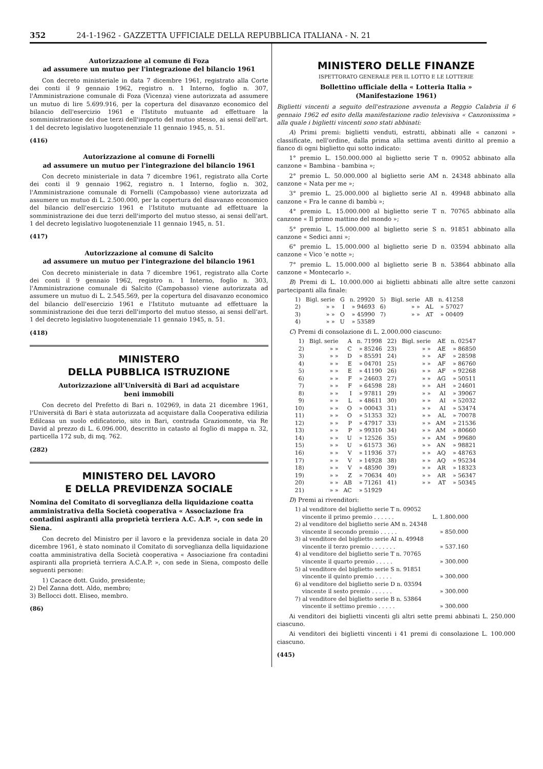352 24-1-1962 - GAZZETTA UFFICIALE DELLA REPUBBLICA ITALIANA - N. 21
Autorizzazione al comune di Foza
ad assumere un mutuo per l'integrazione del bilancio 1961
Con decreto ministeriale in data 7 dicembre 1961, registrato alla Corte dei conti il 9 gennaio 1962, registro n. 1 Interno, foglio n. 307, l'Amministrazione comunale di Foza (Vicenza) viene autorizzata ad assumere un mutuo di lire 5.699.916, per la copertura del disavanzo economico del bilancio dell'esercizio 1961 e l'Istituto mutuante ad effettuare la somministrazione dei due terzi dell'importo del mutuo stesso, ai sensi dell'art. 1 del decreto legislativo luogotenenziale 11 gennaio 1945, n. 51.
(416)
Autorizzazione al comune di Fornelli
ad assumere un mutuo per l'integrazione del bilancio 1961
Con decreto ministeriale in data 7 dicembre 1961, registrato alla Corte dei conti il 9 gennaio 1962, registro n. 1 Interno, foglio n. 302, l'Amministrazione comunale di Fornelli (Campobasso) viene autorizzata ad assumere un mutuo di L. 2.500.000, per la copertura del disavanzo economico del bilancio dell'esercizio 1961 e l'Istituto mutuante ad effettuare la somministrazione dei due terzi dell'importo del mutuo stesso, ai sensi dell'art. 1 del decreto legislativo luogotenenziale 11 gennaio 1945, n. 51.
(417)
Autorizzazione al comune di Salcito
ad assumere un mutuo per l'integrazione del bilancio 1961
Con decreto ministeriale in data 7 dicembre 1961, registrato alla Corte dei conti il 9 gennaio 1962, registro n. 1 Interno, foglio n. 303, l'Amministrazione comunale di Salcito (Campobasso) viene autorizzata ad assumere un mutuo di L. 2.545.569, per la copertura del disavanzo economico del bilancio dell'esercizio 1961 e l'Istituto mutuante ad effettuare la somministrazione dei due terzi dell'importo del mutuo stesso, ai sensi dell'art. 1 del decreto legislativo luogotenenziale 11 gennaio 1945, n. 51.
(418)
MINISTERO
DELLA PUBBLICA ISTRUZIONE
Autorizzazione all'Università di Bari ad acquistare
beni immobili
Con decreto del Prefetto di Bari n. 102969, in data 21 dicembre 1961, l'Università di Bari è stata autorizzata ad acquistare dalla Cooperativa edilizia Edilcasa un suolo edificatorio, sito in Bari, contrada Graziomonte, via Re David al prezzo di L. 6.096.000, descritto in catasto al foglio di mappa n. 32, particella 172 sub, di mq. 762.
(282)
MINISTERO DEL LAVORO
E DELLA PREVIDENZA SOCIALE
Nomina del Comitato di sorveglianza della liquidazione coatta amministrativa della Società cooperativa « Associazione fra contadini aspiranti alla proprietà terriera A.C. A.P. », con sede in Siena.
Con decreto del Ministro per il lavoro e la previdenza sociale in data 20 dicembre 1961, è stato nominato il Comitato di sorveglianza della liquidazione coatta amministrativa della Società cooperativa « Associazione fra contadini aspiranti alla proprietà terriera A.C.A.P. », con sede in Siena, composto delle seguenti persone:
1) Cacace dott. Guido, presidente;
2) Del Zanna dott. Aldo, membro;
3) Bellocci dott. Eliseo, membro.
(86)
MINISTERO DELLE FINANZE
ISPETTORATO GENERALE PER IL LOTTO E LE LOTTERIE
Bollettino ufficiale della « Lotteria Italia »
(Manifestazione 1961)
Biglietti vincenti a seguito dell'estrazione avvenuta a Reggio Calabria il 6 gennaio 1962 ed esito della manifestazione radio televisiva « Canzonissima » alla quale i biglietti vincenti sono stati abbinati:
A) Primi premi: biglietti venduti, estratti, abbinati alle « canzoni » classificate, nell'ordine, dalla prima alla settima aventi diritto al premio a fianco di ogni biglietto qui sotto indicato:
1° premio L. 150.000.000 al biglietto serie T n. 09052 abbinato alla canzone « Bambina - bambina »;
2° premio L. 50.000.000 al biglietto serie AM n. 24348 abbinato alla canzone « Nata per me »;
3° premio L. 25.000.000 al biglietto serie AI n. 49948 abbinato alla canzone « Fra le canne di bambù »;
4° premio L. 15.000.000 al biglietto serie T n. 70765 abbinato alla canzone « Il primo mattino del mondo »;
5° premio L. 15.000.000 al biglietto serie S n. 91851 abbinato alla canzone « Sedici anni »;
6° premio L. 15.000.000 al biglietto serie D n. 03594 abbinato alla canzone « Vico 'e notte »;
7° premio L. 15.000.000 al biglietto serie B n. 53864 abbinato alla canzone « Montecarlo ».
B) Premi di L. 10.000.000 ai biglietti abbinati alle altre sette canzoni partecipanti alla finale:
| 1) | Bigl. serie | G | n. 29920 | 5) | Bigl. serie | AB | n. 41258 |
| 2) | » » | I | » 94693 | 6) | » » | AL | » 57027 |
| 3) | » » | O | » 45990 | 7) | » » | AT | » 00409 |
| 4) | » » | U | » 53589 | | | | |
C) Premi di consolazione di L. 2.000.000 ciascuno:
| 1) | Bigl. serie | A | n. 71998 | 22) | Bigl. serie | AE | n. 02547 |
| 2) | » » | C | » 85246 | 23) | » » | AE | » 86850 |
| 3) | » » | D | » 85591 | 24) | » » | AF | » 28598 |
| 4) | » » | E | » 04701 | 25) | » » | AF | » 86760 |
| 5) | » » | E | » 41190 | 26) | » » | AF | » 92268 |
| 6) | » » | F | » 24603 | 27) | » » | AG | » 50511 |
| 7) | » » | F | » 64598 | 28) | » » | AH | » 24601 |
| 8) | » » | I | » 97811 | 29) | » » | AI | » 39067 |
| 9) | » » | L | » 48611 | 30) | » » | AI | » 52032 |
| 10) | » » | O | » 00043 | 31) | » » | AI | » 53474 |
| 11) | » » | O | » 51353 | 32) | » » | AL | » 70078 |
| 12) | » » | P | » 47917 | 33) | » » | AM | » 21536 |
| 13) | » » | P | » 99310 | 34) | » » | AM | » 80660 |
| 14) | » » | U | » 12526 | 35) | » » | AM | » 99680 |
| 15) | » » | U | » 61573 | 36) | » » | AN | » 98821 |
| 16) | » » | V | » 11936 | 37) | » » | AQ | » 48763 |
| 17) | » » | V | » 14928 | 38) | » » | AQ | » 95234 |
| 18) | » » | V | » 48590 | 39) | » » | AR | » 18323 |
| 19) | » » | Z | » 70634 | 40) | » » | AR | » 56347 |
| 20) | » » | AB | » 71261 | 41) | » » | AT | » 50345 |
| 21) | » » | AC | » 51929 | | | | |
D) Premi ai rivenditori:
| 1) al venditore del biglietto serie T n. 09052 vincente il primo premio . . . . . . | L. 1.800.000 |
| 2) al venditore del biglietto serie AM n. 24348 vincente il secondo premio . . . . . | » 850.000 |
| 3) al venditore del biglietto serie AI n. 49948 vincente il terzo premio . . . . . . . | » 537.160 |
| 4) al venditore del biglietto serie T n. 70765 vincente il quarto premio . . . . . | » 300.000 |
| 5) al venditore del biglietto serie S n. 91851 vincente il quinto premio . . . . . | » 300.000 |
| 6) al venditore del biglietto serie D n. 03594 vincente il sesto premio . . . . . . | » 300.000 |
| 7) al venditore del biglietto serie B n. 53864 vincente il settimo premio . . . . . | » 300.000 |
Ai venditori dei biglietti vincenti gli altri sette premi abbinati L. 250.000 ciascuno.
Ai venditori dei biglietti vincenti i 41 premi di consolazione L. 100.000 ciascuno.
(445)